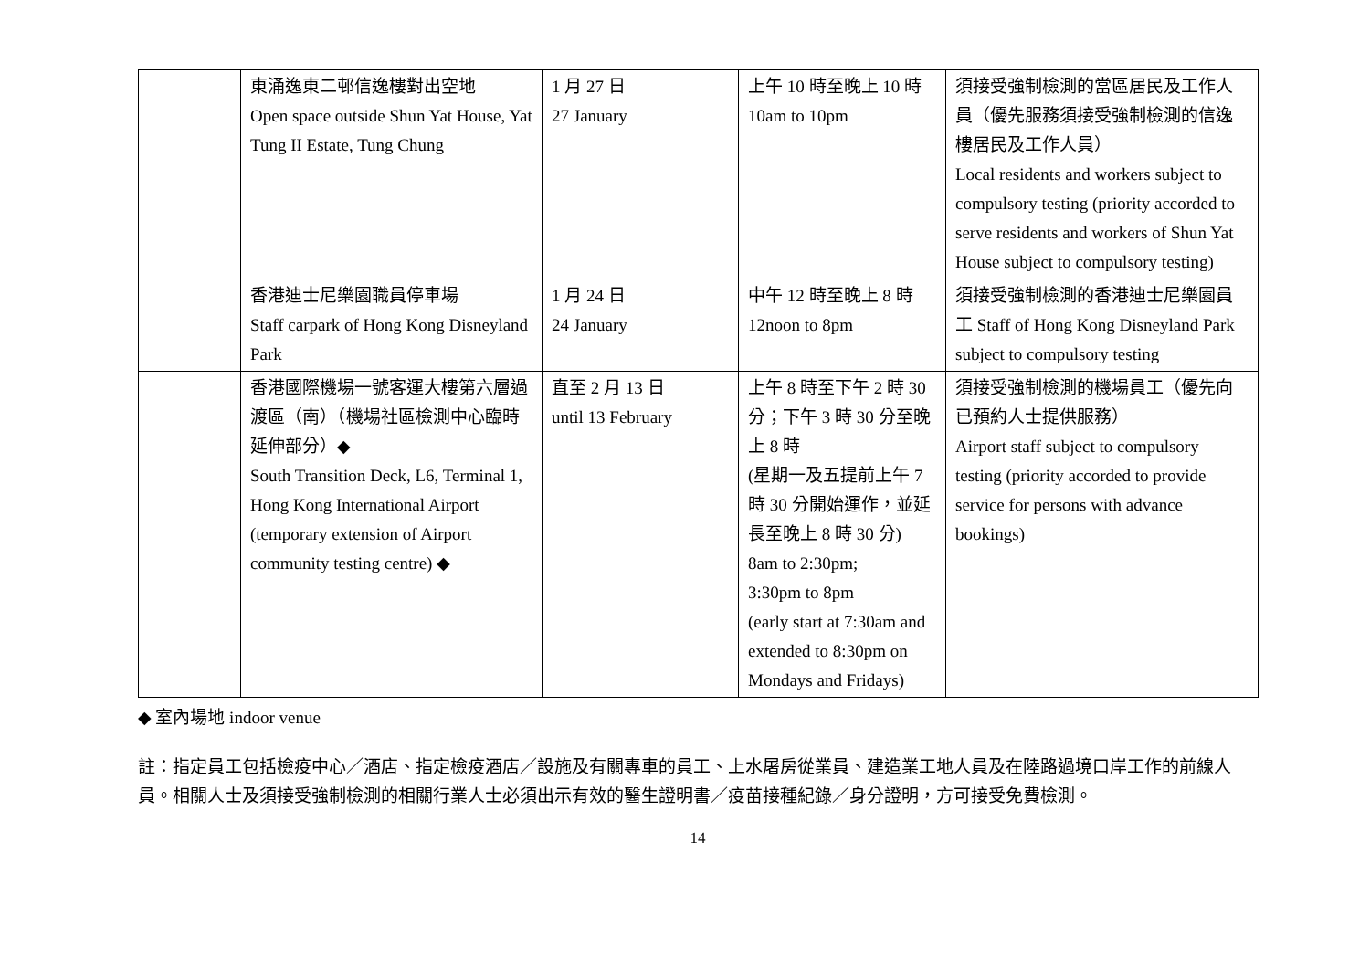| | 東涌逸東二邨信逸樓對出空地 Open space outside Shun Yat House, Yat Tung II Estate, Tung Chung | 1 月 27 日 27 January | 上午 10 時至晚上 10 時 10am to 10pm | 須接受強制檢測的當區居民及工作人員（優先服務須接受強制檢測的信逸樓居民及工作人員） Local residents and workers subject to compulsory testing (priority accorded to serve residents and workers of Shun Yat House subject to compulsory testing) |
| | 香港迪士尼樂園職員停車場 Staff carpark of Hong Kong Disneyland Park | 1 月 24 日 24 January | 中午 12 時至晚上 8 時 12noon to 8pm | 須接受強制檢測的香港迪士尼樂園員工 Staff of Hong Kong Disneyland Park subject to compulsory testing |
| | 香港國際機場一號客運大樓第六層過渡區（南）（機場社區檢測中心臨時延伸部分）◆ South Transition Deck, L6, Terminal 1, Hong Kong International Airport (temporary extension of Airport community testing centre) ◆ | 直至 2 月 13 日 until 13 February | 上午 8 時至下午 2 時 30 分；下午 3 時 30 分至晚上 8 時 (星期一及五提前上午 7 時 30 分開始運作，並延長至晚上 8 時 30 分) 8am to 2:30pm; 3:30pm to 8pm (early start at 7:30am and extended to 8:30pm on Mondays and Fridays) | 須接受強制檢測的機場員工（優先向已預約人士提供服務） Airport staff subject to compulsory testing (priority accorded to provide service for persons with advance bookings) |
◆ 室內場地 indoor venue
註：指定員工包括檢疫中心／酒店、指定檢疫酒店／設施及有關專車的員工、上水屠房從業員、建造業工地人員及在陸路過境口岸工作的前線人員。相關人士及須接受強制檢測的相關行業人士必須出示有效的醫生證明書／疫苗接種紀錄／身分證明，方可接受免費檢測。
14